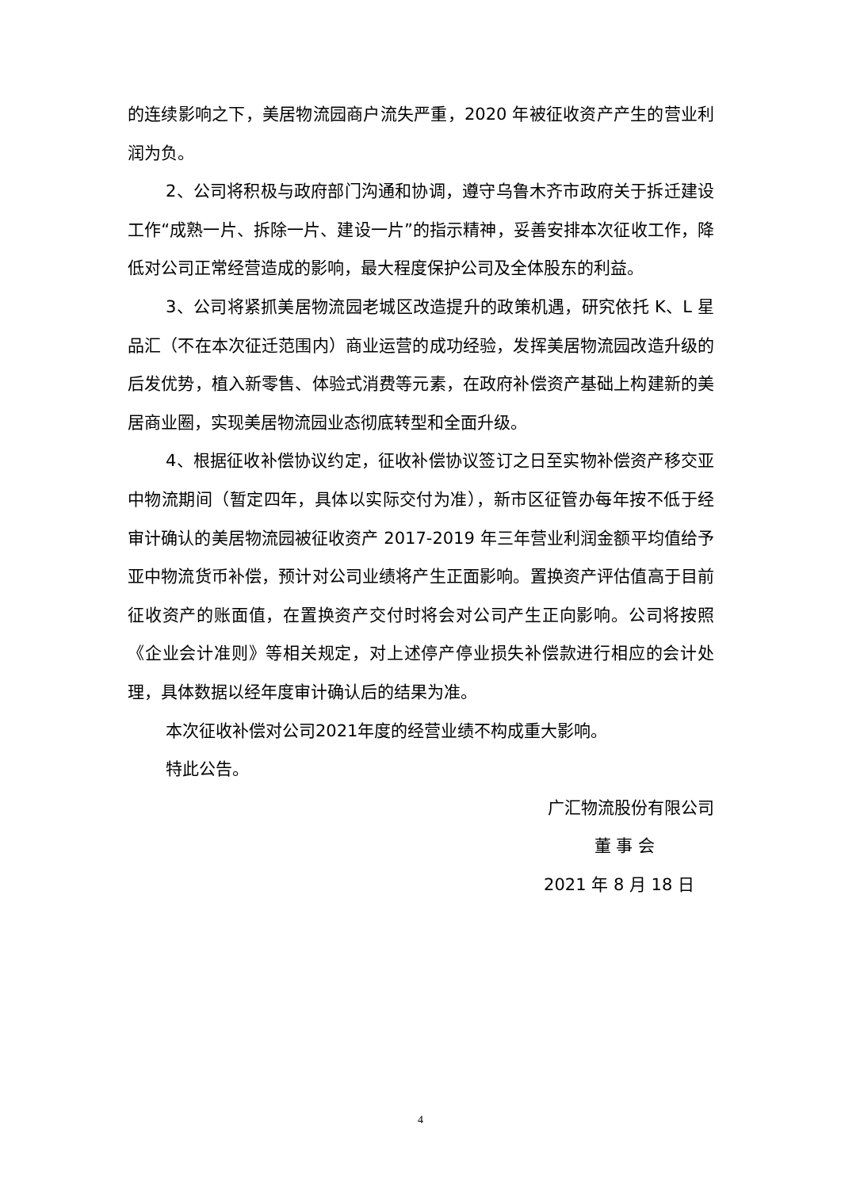的连续影响之下，美居物流园商户流失严重，2020 年被征收资产产生的营业利润为负。
2、公司将积极与政府部门沟通和协调，遵守乌鲁木齐市政府关于拆迁建设工作“成熟一片、拆除一片、建设一片”的指示精神，妥善安排本次征收工作，降低对公司正常经营造成的影响，最大程度保护公司及全体股东的利益。
3、公司将紧抓美居物流园老城区改造提升的政策机遇，研究依托 K、L 星品汇（不在本次征迁范围内）商业运营的成功经验，发挥美居物流园改造升级的后发优势，植入新零售、体验式消费等元素，在政府补偿资产基础上构建新的美居商业圈，实现美居物流园业态彻底转型和全面升级。
4、根据征收补偿协议约定，征收补偿协议签订之日至实物补偿资产移交亚中物流期间（暂定四年，具体以实际交付为准），新市区征管办每年按不低于经审计确认的美居物流园被征收资产 2017-2019 年三年营业利润金额平均值给予亚中物流货币补偿，预计对公司业绩将产生正面影响。置换资产评估值高于目前征收资产的账面值，在置换资产交付时将会对公司产生正向影响。公司将按照《企业会计准则》等相关规定，对上述停产停业损失补偿款进行相应的会计处理，具体数据以经年度审计确认后的结果为准。
本次征收补偿对公司2021年度的经营业绩不构成重大影响。
特此公告。
广汇物流股份有限公司
董 事 会
2021 年 8 月 18 日
4